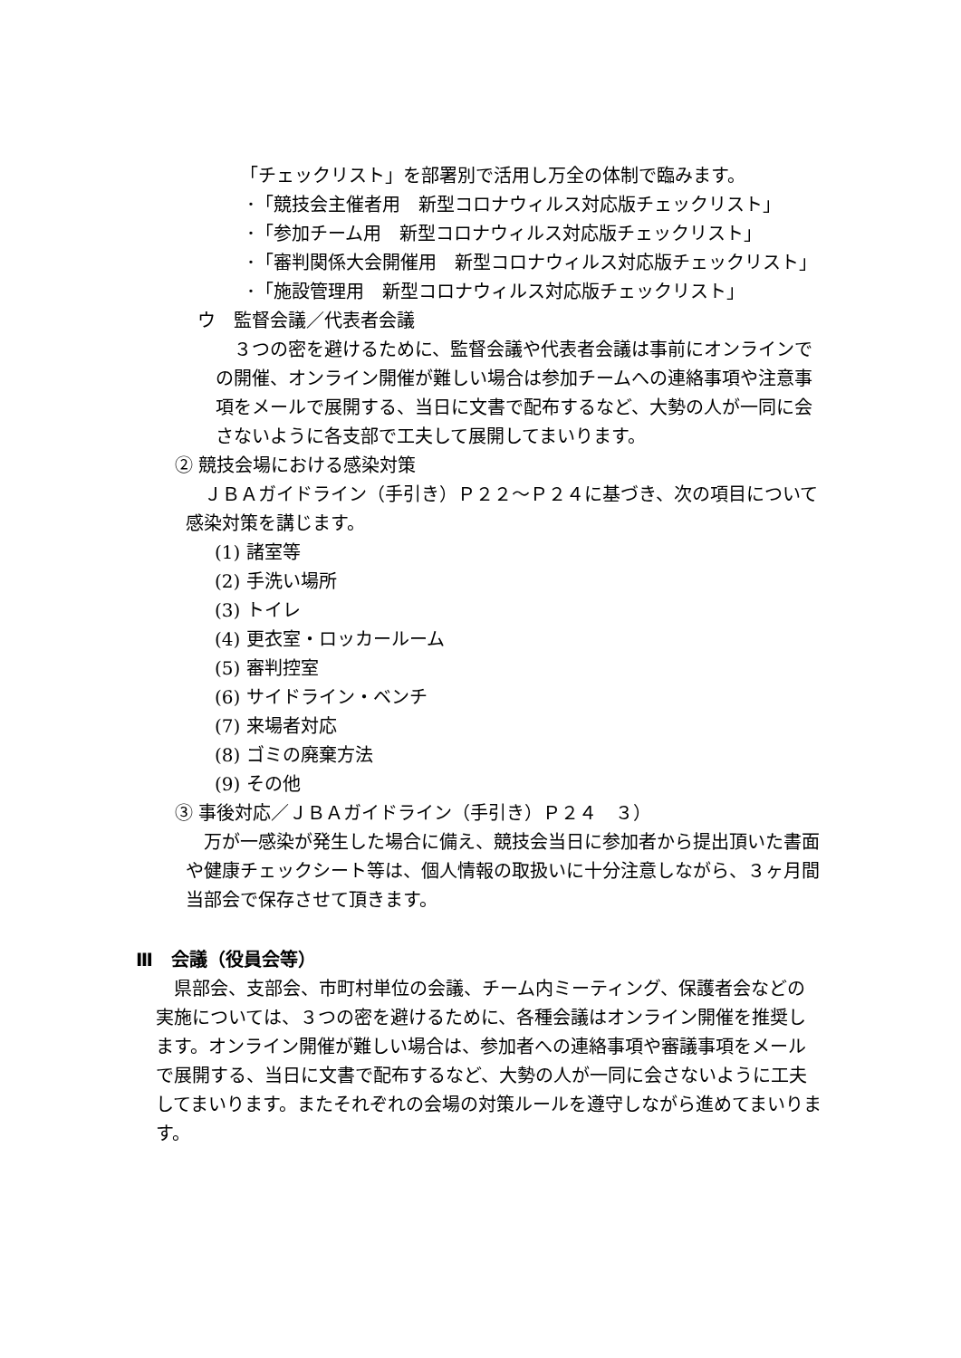「チェックリスト」を部署別で活用し万全の体制で臨みます。
･「競技会主催者用　新型コロナウィルス対応版チェックリスト」
･「参加チーム用　新型コロナウィルス対応版チェックリスト」
･「審判関係大会開催用　新型コロナウィルス対応版チェックリスト」
･「施設管理用　新型コロナウィルス対応版チェックリスト」
ウ　監督会議／代表者会議
３つの密を避けるために、監督会議や代表者会議は事前にオンラインでの開催、オンライン開催が難しい場合は参加チームへの連絡事項や注意事項をメールで展開する、当日に文書で配布するなど、大勢の人が一同に会さないように各支部で工夫して展開してまいります。
② 競技会場における感染対策
ＪＢＡガイドライン（手引き）Ｐ２２～Ｐ２４に基づき、次の項目について感染対策を講じます。
(1) 諸室等
(2) 手洗い場所
(3) トイレ
(4) 更衣室・ロッカールーム
(5) 審判控室
(6) サイドライン・ベンチ
(7) 来場者対応
(8) ゴミの廃棄方法
(9) その他
③ 事後対応／ＪＢＡガイドライン（手引き）Ｐ２４　３）
万が一感染が発生した場合に備え、競技会当日に参加者から提出頂いた書面や健康チェックシート等は、個人情報の取扱いに十分注意しながら、３ヶ月間当部会で保存させて頂きます。
Ⅲ　会議（役員会等）
県部会、支部会、市町村単位の会議、チーム内ミーティング、保護者会などの実施については、３つの密を避けるために、各種会議はオンライン開催を推奨します。オンライン開催が難しい場合は、参加者への連絡事項や審議事項をメールで展開する、当日に文書で配布するなど、大勢の人が一同に会さないように工夫してまいります。またそれぞれの会場の対策ルールを遵守しながら進めてまいります。